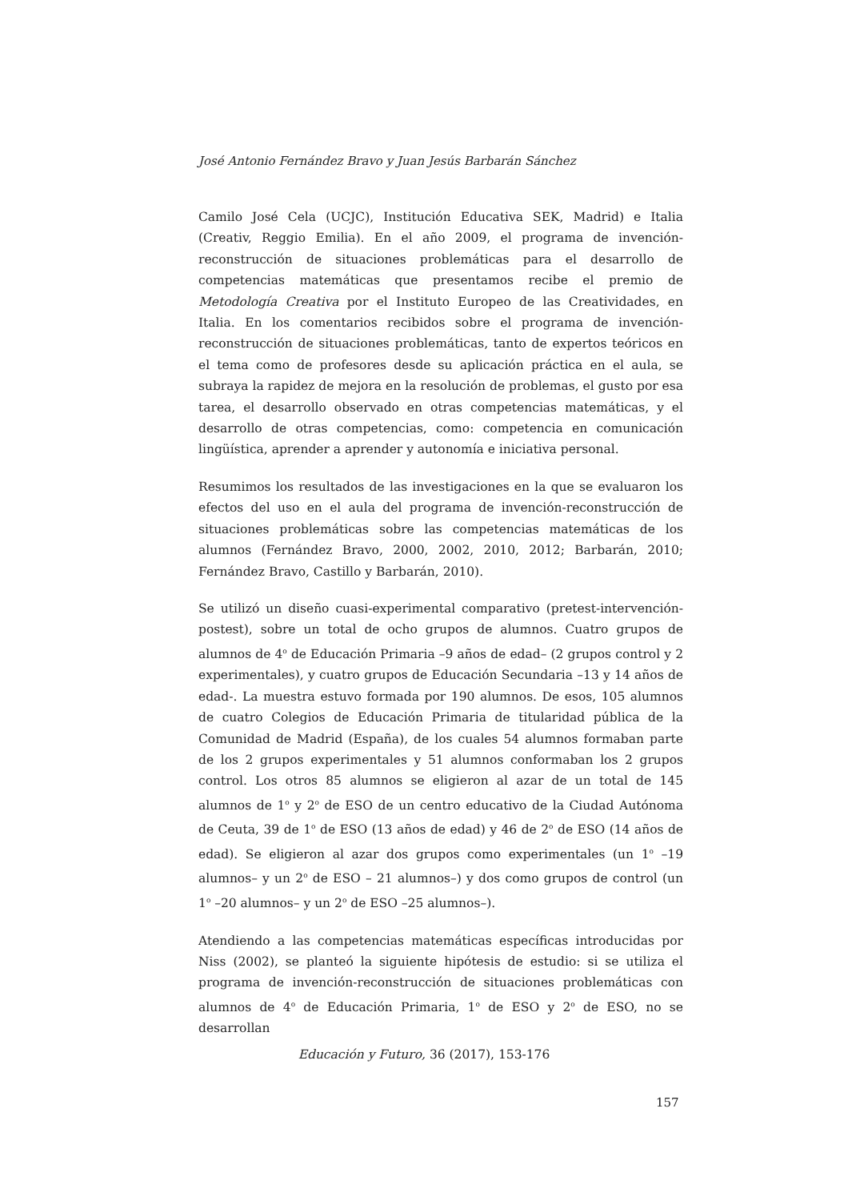José Antonio Fernández Bravo y Juan Jesús Barbarán Sánchez
Camilo José Cela (UCJC), Institución Educativa SEK, Madrid) e Italia (Creativ, Reggio Emilia). En el año 2009, el programa de invención-reconstrucción de situaciones problemáticas para el desarrollo de competencias matemáticas que presentamos recibe el premio de Metodología Creativa por el Instituto Europeo de las Creatividades, en Italia. En los comentarios recibidos sobre el programa de invención-reconstrucción de situaciones problemáticas, tanto de expertos teóricos en el tema como de profesores desde su aplicación práctica en el aula, se subraya la rapidez de mejora en la resolución de problemas, el gusto por esa tarea, el desarrollo observado en otras competencias matemáticas, y el desarrollo de otras competencias, como: competencia en comunicación lingüística, aprender a aprender y autonomía e iniciativa personal.
Resumimos los resultados de las investigaciones en la que se evaluaron los efectos del uso en el aula del programa de invención-reconstrucción de situaciones problemáticas sobre las competencias matemáticas de los alumnos (Fernández Bravo, 2000, 2002, 2010, 2012; Barbarán, 2010; Fernández Bravo, Castillo y Barbarán, 2010).
Se utilizó un diseño cuasi-experimental comparativo (pretest-intervención-postest), sobre un total de ocho grupos de alumnos. Cuatro grupos de alumnos de 4<sup>o</sup> de Educación Primaria –9 años de edad– (2 grupos control y 2 experimentales), y cuatro grupos de Educación Secundaria –13 y 14 años de edad-. La muestra estuvo formada por 190 alumnos. De esos, 105 alumnos de cuatro Colegios de Educación Primaria de titularidad pública de la Comunidad de Madrid (España), de los cuales 54 alumnos formaban parte de los 2 grupos experimentales y 51 alumnos conformaban los 2 grupos control. Los otros 85 alumnos se eligieron al azar de un total de 145 alumnos de 1<sup>o</sup> y 2<sup>o</sup> de ESO de un centro educativo de la Ciudad Autónoma de Ceuta, 39 de 1<sup>o</sup> de ESO (13 años de edad) y 46 de 2<sup>o</sup> de ESO (14 años de edad). Se eligieron al azar dos grupos como experimentales (un 1<sup>o</sup> –19 alumnos– y un 2<sup>o</sup> de ESO – 21 alumnos–) y dos como grupos de control (un 1<sup>o</sup> –20 alumnos– y un 2<sup>o</sup> de ESO –25 alumnos–).
Atendiendo a las competencias matemáticas específicas introducidas por Niss (2002), se planteó la siguiente hipótesis de estudio: si se utiliza el programa de invención-reconstrucción de situaciones problemáticas con alumnos de 4<sup>o</sup> de Educación Primaria, 1<sup>o</sup> de ESO y 2<sup>o</sup> de ESO, no se desarrollan
Educación y Futuro, 36 (2017), 153-176
157